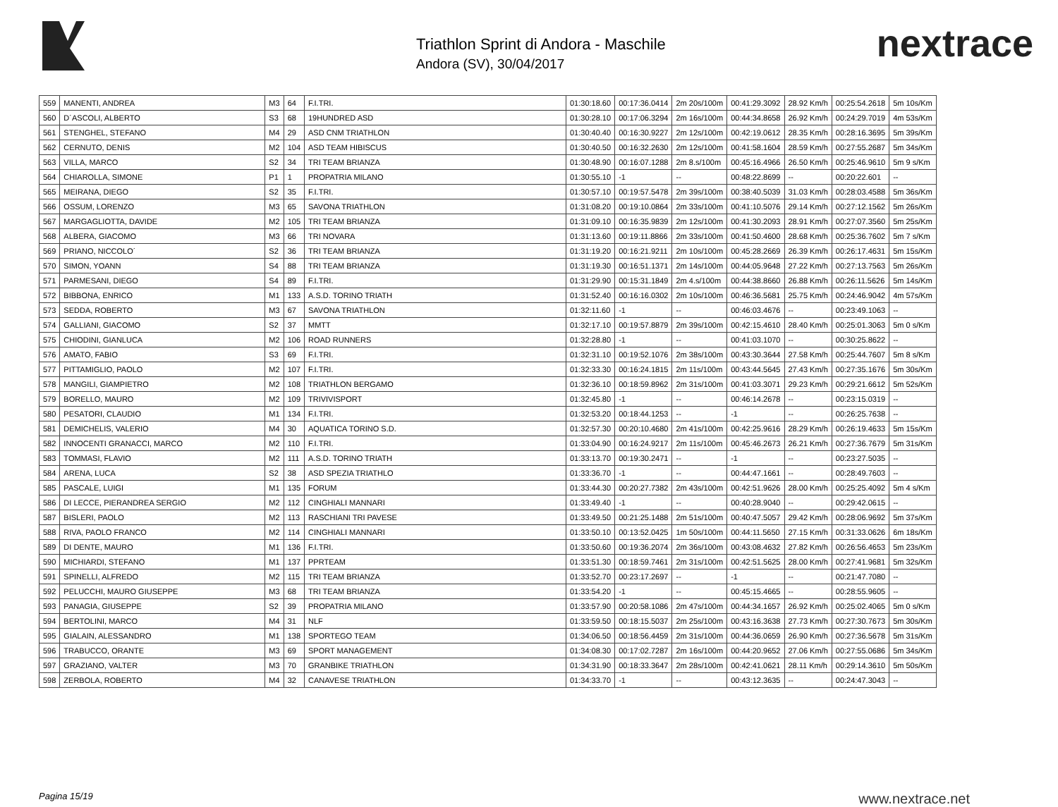Triathlon Sprint di Andora - Maschile
Andora (SV), 30/04/2017
nextrace
| 559 | MANENTI, ANDREA | M3 | 64 | F.I.TRI. | 01:30:18.60 | 00:17:36.0414 | 2m 20s/100m | 00:41:29.3092 | 28.92 Km/h | 00:25:54.2618 | 5m 10s/Km |
| 560 | D´ASCOLI, ALBERTO | S3 | 68 | 19HUNDRED ASD | 01:30:28.10 | 00:17:06.3294 | 2m 16s/100m | 00:44:34.8658 | 26.92 Km/h | 00:24:29.7019 | 4m 53s/Km |
| 561 | STENGHEL, STEFANO | M4 | 29 | ASD CNM TRIATHLON | 01:30:40.40 | 00:16:30.9227 | 2m 12s/100m | 00:42:19.0612 | 28.35 Km/h | 00:28:16.3695 | 5m 39s/Km |
| 562 | CERNUTO, DENIS | M2 | 104 | ASD TEAM HIBISCUS | 01:30:40.50 | 00:16:32.2630 | 2m 12s/100m | 00:41:58.1604 | 28.59 Km/h | 00:27:55.2687 | 5m 34s/Km |
| 563 | VILLA, MARCO | S2 | 34 | TRI TEAM BRIANZA | 01:30:48.90 | 00:16:07.1288 | 2m 8.s/100m | 00:45:16.4966 | 26.50 Km/h | 00:25:46.9610 | 5m 9 s/Km |
| 564 | CHIAROLLA, SIMONE | P1 | 1 | PROPATRIA MILANO | 01:30:55.10 | -1 | -- | 00:48:22.8699 | -- | 00:20:22.601 | -- |
| 565 | MEIRANA, DIEGO | S2 | 35 | F.I.TRI. | 01:30:57.10 | 00:19:57.5478 | 2m 39s/100m | 00:38:40.5039 | 31.03 Km/h | 00:28:03.4588 | 5m 36s/Km |
| 566 | OSSUM, LORENZO | M3 | 65 | SAVONA TRIATHLON | 01:31:08.20 | 00:19:10.0864 | 2m 33s/100m | 00:41:10.5076 | 29.14 Km/h | 00:27:12.1562 | 5m 26s/Km |
| 567 | MARGAGLIOTTA, DAVIDE | M2 | 105 | TRI TEAM BRIANZA | 01:31:09.10 | 00:16:35.9839 | 2m 12s/100m | 00:41:30.2093 | 28.91 Km/h | 00:27:07.3560 | 5m 25s/Km |
| 568 | ALBERA, GIACOMO | M3 | 66 | TRI NOVARA | 01:31:13.60 | 00:19:11.8866 | 2m 33s/100m | 00:41:50.4600 | 28.68 Km/h | 00:25:36.7602 | 5m 7 s/Km |
| 569 | PRIANO, NICCOLO´ | S2 | 36 | TRI TEAM BRIANZA | 01:31:19.20 | 00:16:21.9211 | 2m 10s/100m | 00:45:28.2669 | 26.39 Km/h | 00:26:17.4631 | 5m 15s/Km |
| 570 | SIMON, YOANN | S4 | 88 | TRI TEAM BRIANZA | 01:31:19.30 | 00:16:51.1371 | 2m 14s/100m | 00:44:05.9648 | 27.22 Km/h | 00:27:13.7563 | 5m 26s/Km |
| 571 | PARMESANI, DIEGO | S4 | 89 | F.I.TRI. | 01:31:29.90 | 00:15:31.1849 | 2m 4.s/100m | 00:44:38.8660 | 26.88 Km/h | 00:26:11.5626 | 5m 14s/Km |
| 572 | BIBBONA, ENRICO | M1 | 133 | A.S.D. TORINO TRIATH | 01:31:52.40 | 00:16:16.0302 | 2m 10s/100m | 00:46:36.5681 | 25.75 Km/h | 00:24:46.9042 | 4m 57s/Km |
| 573 | SEDDA, ROBERTO | M3 | 67 | SAVONA TRIATHLON | 01:32:11.60 | -1 | -- | 00:46:03.4676 | -- | 00:23:49.1063 | -- |
| 574 | GALLIANI, GIACOMO | S2 | 37 | MMTT | 01:32:17.10 | 00:19:57.8879 | 2m 39s/100m | 00:42:15.4610 | 28.40 Km/h | 00:25:01.3063 | 5m 0 s/Km |
| 575 | CHIODINI, GIANLUCA | M2 | 106 | ROAD RUNNERS | 01:32:28.80 | -1 | -- | 00:41:03.1070 | -- | 00:30:25.8622 | -- |
| 576 | AMATO, FABIO | S3 | 69 | F.I.TRI. | 01:32:31.10 | 00:19:52.1076 | 2m 38s/100m | 00:43:30.3644 | 27.58 Km/h | 00:25:44.7607 | 5m 8 s/Km |
| 577 | PITTAMIGLIO, PAOLO | M2 | 107 | F.I.TRI. | 01:32:33.30 | 00:16:24.1815 | 2m 11s/100m | 00:43:44.5645 | 27.43 Km/h | 00:27:35.1676 | 5m 30s/Km |
| 578 | MANGILI, GIAMPIETRO | M2 | 108 | TRIATHLON BERGAMO | 01:32:36.10 | 00:18:59.8962 | 2m 31s/100m | 00:41:03.3071 | 29.23 Km/h | 00:29:21.6612 | 5m 52s/Km |
| 579 | BORELLO, MAURO | M2 | 109 | TRIVIVISPORT | 01:32:45.80 | -1 | -- | 00:46:14.2678 | -- | 00:23:15.0319 | -- |
| 580 | PESATORI, CLAUDIO | M1 | 134 | F.I.TRI. | 01:32:53.20 | 00:18:44.1253 | -- | -1 | -- | 00:26:25.7638 | -- |
| 581 | DEMICHELIS, VALERIO | M4 | 30 | AQUATICA TORINO S.D. | 01:32:57.30 | 00:20:10.4680 | 2m 41s/100m | 00:42:25.9616 | 28.29 Km/h | 00:26:19.4633 | 5m 15s/Km |
| 582 | INNOCENTI GRANACCI, MARCO | M2 | 110 | F.I.TRI. | 01:33:04.90 | 00:16:24.9217 | 2m 11s/100m | 00:45:46.2673 | 26.21 Km/h | 00:27:36.7679 | 5m 31s/Km |
| 583 | TOMMASI, FLAVIO | M2 | 111 | A.S.D. TORINO TRIATH | 01:33:13.70 | 00:19:30.2471 | -- | -1 | -- | 00:23:27.5035 | -- |
| 584 | ARENA, LUCA | S2 | 38 | ASD SPEZIA TRIATHLO | 01:33:36.70 | -1 | -- | 00:44:47.1661 | -- | 00:28:49.7603 | -- |
| 585 | PASCALE, LUIGI | M1 | 135 | FORUM | 01:33:44.30 | 00:20:27.7382 | 2m 43s/100m | 00:42:51.9626 | 28.00 Km/h | 00:25:25.4092 | 5m 4 s/Km |
| 586 | DI LECCE, PIERANDREA SERGIO | M2 | 112 | CINGHIALI MANNARI | 01:33:49.40 | -1 | -- | 00:40:28.9040 | -- | 00:29:42.0615 | -- |
| 587 | BISLERI, PAOLO | M2 | 113 | RASCHIANI TRI PAVESE | 01:33:49.50 | 00:21:25.1488 | 2m 51s/100m | 00:40:47.5057 | 29.42 Km/h | 00:28:06.9692 | 5m 37s/Km |
| 588 | RIVA, PAOLO FRANCO | M2 | 114 | CINGHIALI MANNARI | 01:33:50.10 | 00:13:52.0425 | 1m 50s/100m | 00:44:11.5650 | 27.15 Km/h | 00:31:33.0626 | 6m 18s/Km |
| 589 | DI DENTE, MAURO | M1 | 136 | F.I.TRI. | 01:33:50.60 | 00:19:36.2074 | 2m 36s/100m | 00:43:08.4632 | 27.82 Km/h | 00:26:56.4653 | 5m 23s/Km |
| 590 | MICHIARDI, STEFANO | M1 | 137 | PPRTEAM | 01:33:51.30 | 00:18:59.7461 | 2m 31s/100m | 00:42:51.5625 | 28.00 Km/h | 00:27:41.9681 | 5m 32s/Km |
| 591 | SPINELLI, ALFREDO | M2 | 115 | TRI TEAM BRIANZA | 01:33:52.70 | 00:23:17.2697 | -- | -1 | -- | 00:21:47.7080 | -- |
| 592 | PELUCCHI, MAURO GIUSEPPE | M3 | 68 | TRI TEAM BRIANZA | 01:33:54.20 | -1 | -- | 00:45:15.4665 | -- | 00:28:55.9605 | -- |
| 593 | PANAGIA, GIUSEPPE | S2 | 39 | PROPATRIA MILANO | 01:33:57.90 | 00:20:58.1086 | 2m 47s/100m | 00:44:34.1657 | 26.92 Km/h | 00:25:02.4065 | 5m 0 s/Km |
| 594 | BERTOLINI, MARCO | M4 | 31 | NLF | 01:33:59.50 | 00:18:15.5037 | 2m 25s/100m | 00:43:16.3638 | 27.73 Km/h | 00:27:30.7673 | 5m 30s/Km |
| 595 | GIALAIN, ALESSANDRO | M1 | 138 | SPORTEGO TEAM | 01:34:06.50 | 00:18:56.4459 | 2m 31s/100m | 00:44:36.0659 | 26.90 Km/h | 00:27:36.5678 | 5m 31s/Km |
| 596 | TRABUCCO, ORANTE | M3 | 69 | SPORT MANAGEMENT | 01:34:08.30 | 00:17:02.7287 | 2m 16s/100m | 00:44:20.9652 | 27.06 Km/h | 00:27:55.0686 | 5m 34s/Km |
| 597 | GRAZIANO, VALTER | M3 | 70 | GRANBIKE TRIATHLON | 01:34:31.90 | 00:18:33.3647 | 2m 28s/100m | 00:42:41.0621 | 28.11 Km/h | 00:29:14.3610 | 5m 50s/Km |
| 598 | ZERBOLA, ROBERTO | M4 | 32 | CANAVESE TRIATHLON | 01:34:33.70 | -1 | -- | 00:43:12.3635 | -- | 00:24:47.3043 | -- |
Pagina 15/19 www.nextrace.net